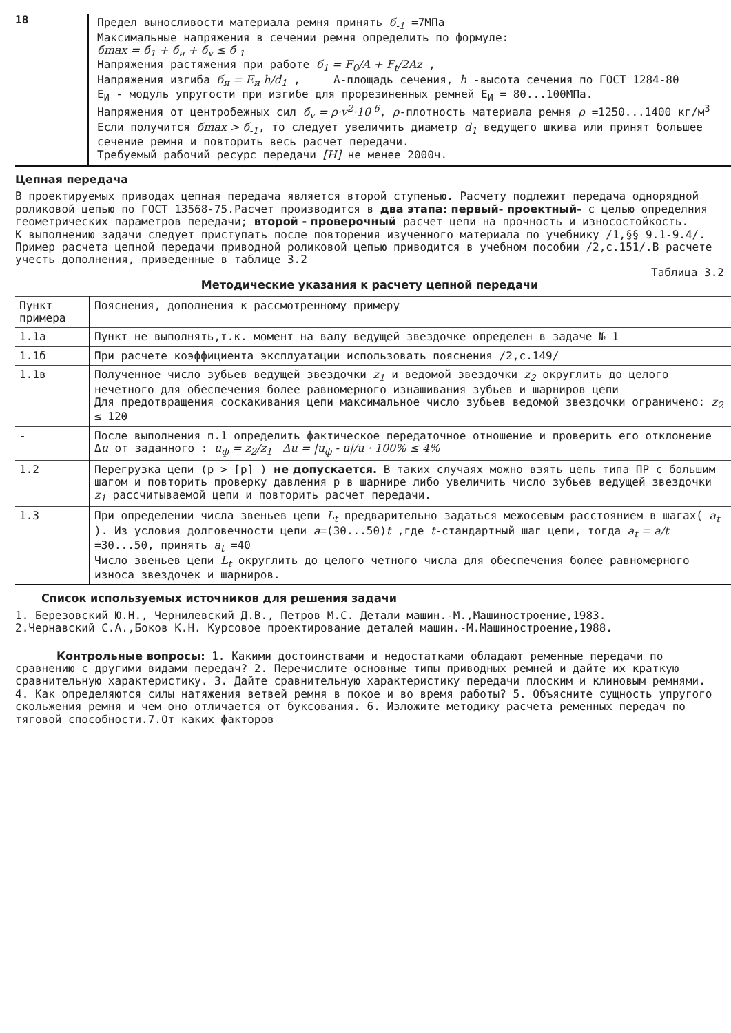18
Предел выносливости материала ремня принять б<sub>-1</sub> =7МПа
Максимальные напряжения в сечении ремня определить по формуле:
бmax = б<sub>1</sub> + б<sub>и</sub> + б<sub>v</sub> ≤ б<sub>-1</sub>
Напряжения растяжения при работе б<sub>1</sub> = F<sub>0</sub>/A + F<sub>t</sub>/2Az ,
Напряжения изгиба б<sub>и</sub> = E<sub>и</sub> h/d<sub>1</sub> , А-площадь сечения, h -высота сечения по ГОСТ 1284-80
E<sub>И</sub> - модуль упругости при изгибе для прорезиненных ремней E<sub>И</sub> = 80...100МПа.
Напряжения от центробежных сил б<sub>v</sub> = ρ·v<sup>2</sup>·10<sup>-6</sup>, ρ-плотность материала ремня ρ =1250...1400 кг/м<sup>3</sup>
Если получится бmax > б<sub>-1</sub>, то следует увеличить диаметр d<sub>1</sub> ведущего шкива или принят большее сечение ремня и повторить весь расчет передачи.
Требуемый рабочий ресурс передачи [H] не менее 2000ч.
Цепная передача
В проектируемых приводах цепная передача является второй ступенью. Расчету подлежит передача однорядной роликовой цепью по ГОСТ 13568-75.Расчет производится в два этапа: первый- проектный- с целью определния геометрических параметров передачи; второй - проверочный расчет цепи на прочность и износостойкость.
К выполнению задачи следует приступать после повторения изученного материала по учебнику /1,§§ 9.1-9.4/. Пример расчета цепной передачи приводной роликовой цепью приводится в учебном пособии /2,с.151/.В расчете учесть дополнения, приведенные в таблице 3.2
Таблица 3.2
Методические указания к расчету цепной передачи
| Пункт примера | Пояснения, дополнения к рассмотренному примеру |
| --- | --- |
| 1.1а | Пункт не выполнять,т.к. момент на валу ведущей звездочке определен в задаче № 1 |
| 1.1б | При расчете коэффициента эксплуатации использовать пояснения /2,с.149/ |
| 1.1в | Полученное число зубьев ведущей звездочки z<sub>1</sub> и ведомой звездочки z<sub>2</sub> округлить до целого нечетного для обеспечения более равномерного изнашивания зубьев и шарниров цепи Для предотвращения соскакивания цепи максимальное число зубьев ведомой звездочки ограничено: z<sub>2</sub> ≤ 120 |
| - | После выполнения п.1 определить фактическое передаточное отношение и проверить его отклонение Δ u от заданного : u<sub>ф</sub> = z<sub>2</sub>/z<sub>1</sub> Δu = /u<sub>ф</sub> - u//u · 100% ≤ 4% |
| 1.2 | Перегрузка цепи (p > [p] ) не допускается. В таких случаях можно взять цепь типа ПР с большим шагом и повторить проверку давления p в шарнире либо увеличить число зубьев ведущей звездочки z<sub>1</sub> рассчитываемой цепи и повторить расчет передачи. |
| 1.3 | При определении числа звеньев цепи L<sub>t</sub> предварительно задаться межосевым расстоянием в шагах( a<sub>t</sub> ). Из условия долговечности цепи a =(30...50) t ,где t -стандартный шаг цепи, тогда a<sub>t</sub> = a/t =30...50, принять a<sub>t</sub> =40 Число звеньев цепи L<sub>t</sub> округлить до целого четного числа для обеспечения более равномерного износа звездочек и шарниров. |
Список используемых источников для решения задачи
1. Березовский Ю.Н., Чернилевский Д.В., Петров М.С. Детали машин.-М.,Машиностроение,1983.
2.Чернавский С.А.,Боков К.Н. Курсовое проектирование деталей машин.-М.Машиностроение,1988.
Контрольные вопросы: 1. Какими достоинствами и недостатками обладают ременные передачи по сравнению с другими видами передач? 2. Перечислите основные типы приводных ремней и дайте их краткую сравнительную характеристику. 3. Дайте сравнительную характеристику передачи плоским и клиновым ремнями. 4. Как определяются силы натяжения ветвей ремня в покое и во время работы? 5. Объясните сущность упругого скольжения ремня и чем оно отличается от буксования. 6. Изложите методику расчета ременных передач по тяговой способности.7.От каких факторов